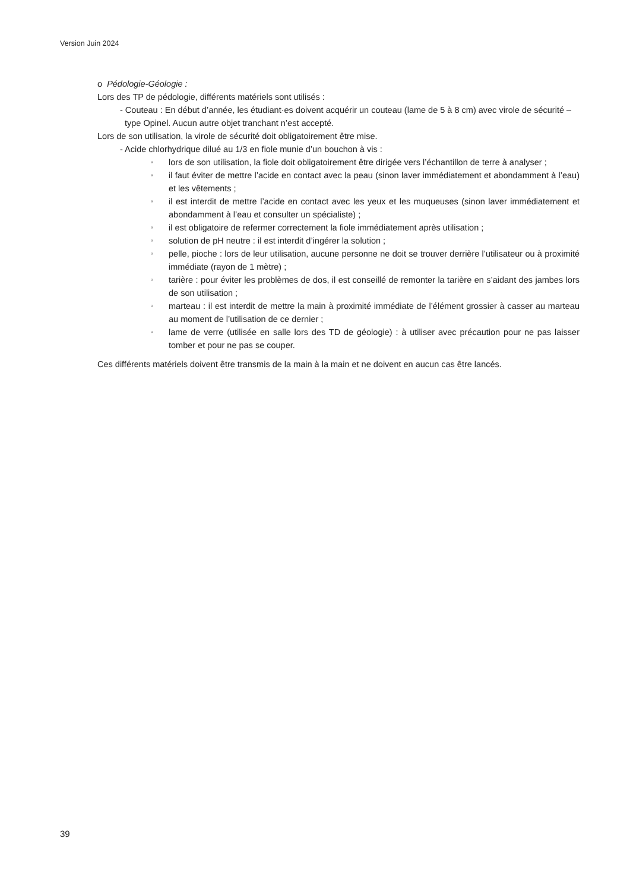Version Juin 2024
o Pédologie-Géologie :
Lors des TP de pédologie, différents matériels sont utilisés :
- Couteau : En début d’année, les étudiant·es doivent acquérir un couteau (lame de 5 à 8 cm) avec virole de sécurité – type Opinel. Aucun autre objet tranchant n’est accepté.
Lors de son utilisation, la virole de sécurité doit obligatoirement être mise.
- Acide chlorhydrique dilué au 1/3 en fiole munie d’un bouchon à vis :
▫ lors de son utilisation, la fiole doit obligatoirement être dirigée vers l’échantillon de terre à analyser ;
▫ il faut éviter de mettre l’acide en contact avec la peau (sinon laver immédiatement et abondamment à l’eau) et les vêtements ;
▫ il est interdit de mettre l’acide en contact avec les yeux et les muqueuses (sinon laver immédiatement et abondamment à l’eau et consulter un spécialiste) ;
▫ il est obligatoire de refermer correctement la fiole immédiatement après utilisation ;
▫ solution de pH neutre : il est interdit d’ingérer la solution ;
▫ pelle, pioche : lors de leur utilisation, aucune personne ne doit se trouver derrière l’utilisateur ou à proximité immédiate (rayon de 1 mètre) ;
▫ tarière : pour éviter les problèmes de dos, il est conseillé de remonter la tarière en s’aidant des jambes lors de son utilisation ;
▫ marteau : il est interdit de mettre la main à proximité immédiate de l’élément grossier à casser au marteau au moment de l’utilisation de ce dernier ;
▫ lame de verre (utilisée en salle lors des TD de géologie) : à utiliser avec précaution pour ne pas laisser tomber et pour ne pas se couper.
Ces différents matériels doivent être transmis de la main à la main et ne doivent en aucun cas être lancés.
39